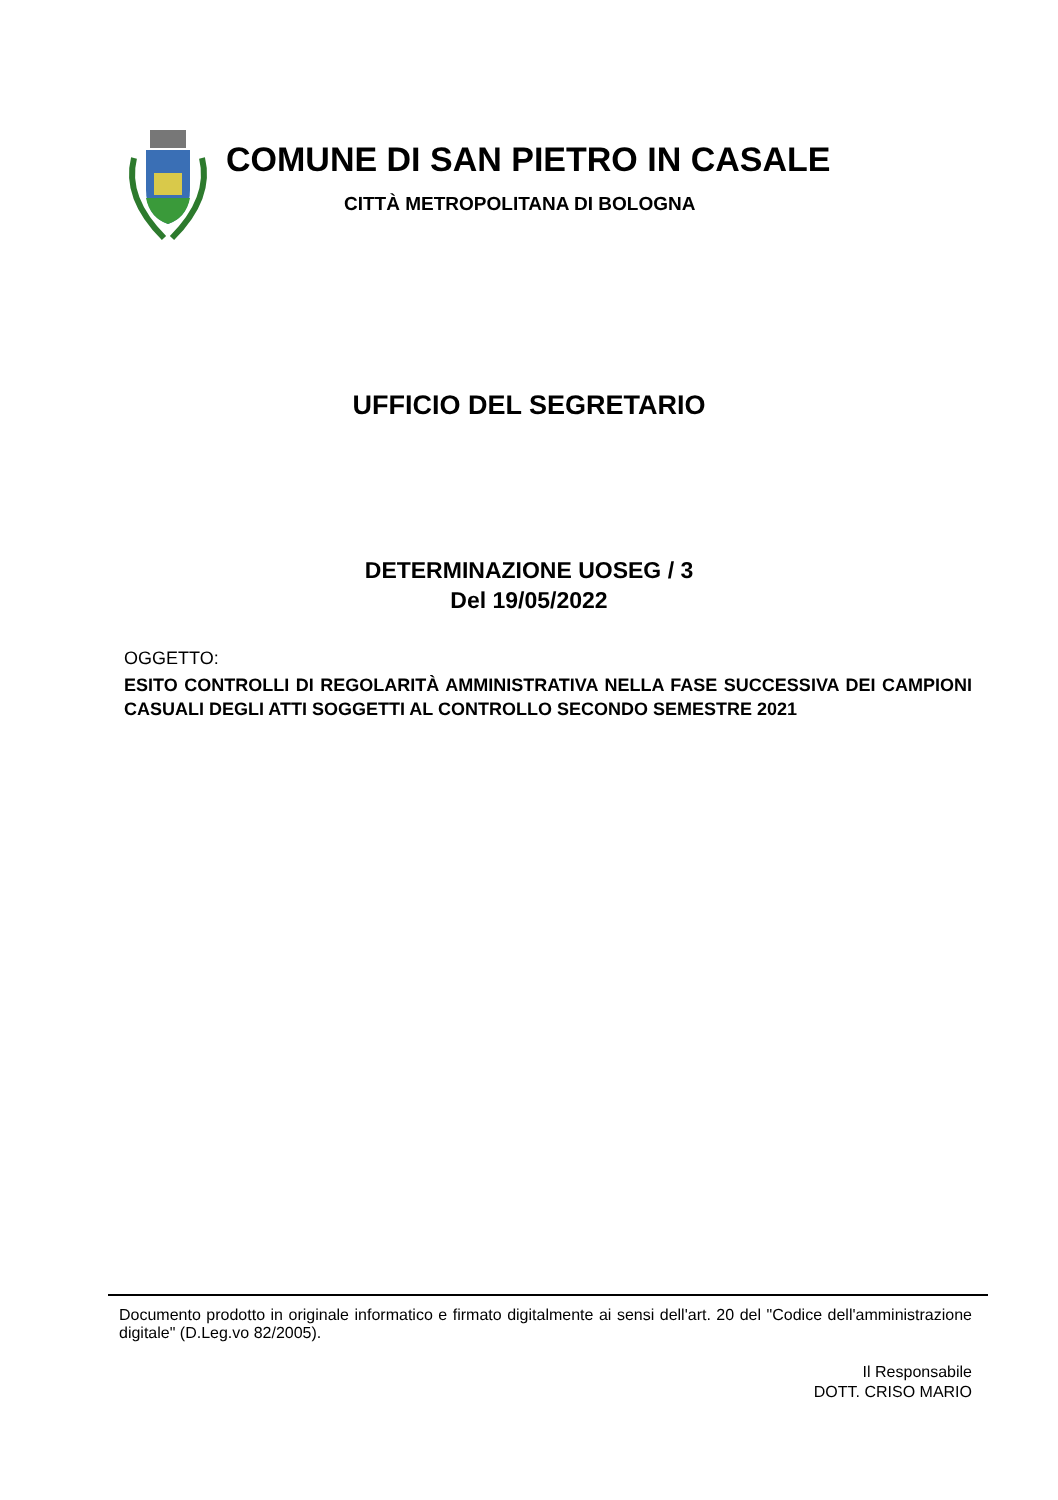COMUNE DI SAN PIETRO IN CASALE
CITTÀ METROPOLITANA DI BOLOGNA
UFFICIO DEL SEGRETARIO
DETERMINAZIONE UOSEG / 3
Del 19/05/2022
OGGETTO:
ESITO CONTROLLI DI REGOLARITÀ AMMINISTRATIVA NELLA FASE SUCCESSIVA DEI CAMPIONI CASUALI DEGLI ATTI SOGGETTI AL CONTROLLO SECONDO SEMESTRE 2021
Documento prodotto in originale informatico e firmato digitalmente ai sensi dell'art. 20 del "Codice dell'amministrazione digitale" (D.Leg.vo 82/2005).
Il Responsabile
DOTT. CRISO MARIO